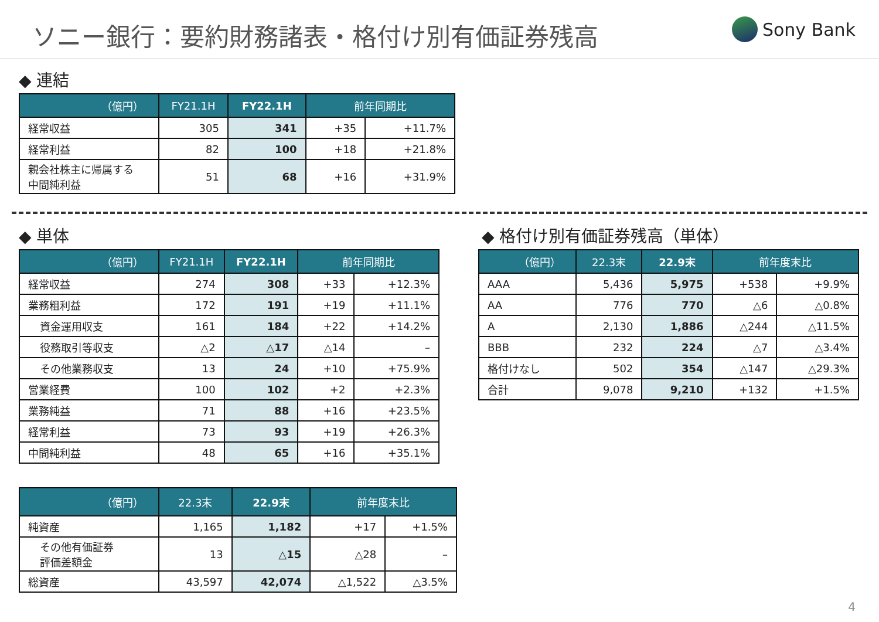ソニー銀行：要約財務諸表・格付け別有価証券残高
Sony Bank
◆ 連結
| （億円） | FY21.1H | FY22.1H | 前年同期比 | |
| --- | --- | --- | --- | --- |
| 経常収益 | 305 | 341 | +35 | +11.7% |
| 経常利益 | 82 | 100 | +18 | +21.8% |
| 親会社株主に帰属する 中間純利益 | 51 | 68 | +16 | +31.9% |
◆ 単体
| （億円） | FY21.1H | FY22.1H | 前年同期比 | |
| --- | --- | --- | --- | --- |
| 経常収益 | 274 | 308 | +33 | +12.3% |
| 業務粗利益 | 172 | 191 | +19 | +11.1% |
| 資金運用収支 | 161 | 184 | +22 | +14.2% |
| 役務取引等収支 | △2 | △17 | △14 | – |
| その他業務収支 | 13 | 24 | +10 | +75.9% |
| 営業経費 | 100 | 102 | +2 | +2.3% |
| 業務純益 | 71 | 88 | +16 | +23.5% |
| 経常利益 | 73 | 93 | +19 | +26.3% |
| 中間純利益 | 48 | 65 | +16 | +35.1% |
| （億円） | 22.3末 | 22.9末 | 前年度末比 | |
| --- | --- | --- | --- | --- |
| 純資産 | 1,165 | 1,182 | +17 | +1.5% |
| その他有価証券 評価差額金 | 13 | △15 | △28 | – |
| 総資産 | 43,597 | 42,074 | △1,522 | △3.5% |
◆ 格付け別有価証券残高（単体）
| （億円） | 22.3末 | 22.9末 | 前年度末比 | |
| --- | --- | --- | --- | --- |
| AAA | 5,436 | 5,975 | +538 | +9.9% |
| AA | 776 | 770 | △6 | △0.8% |
| A | 2,130 | 1,886 | △244 | △11.5% |
| BBB | 232 | 224 | △7 | △3.4% |
| 格付けなし | 502 | 354 | △147 | △29.3% |
| 合計 | 9,078 | 9,210 | +132 | +1.5% |
4